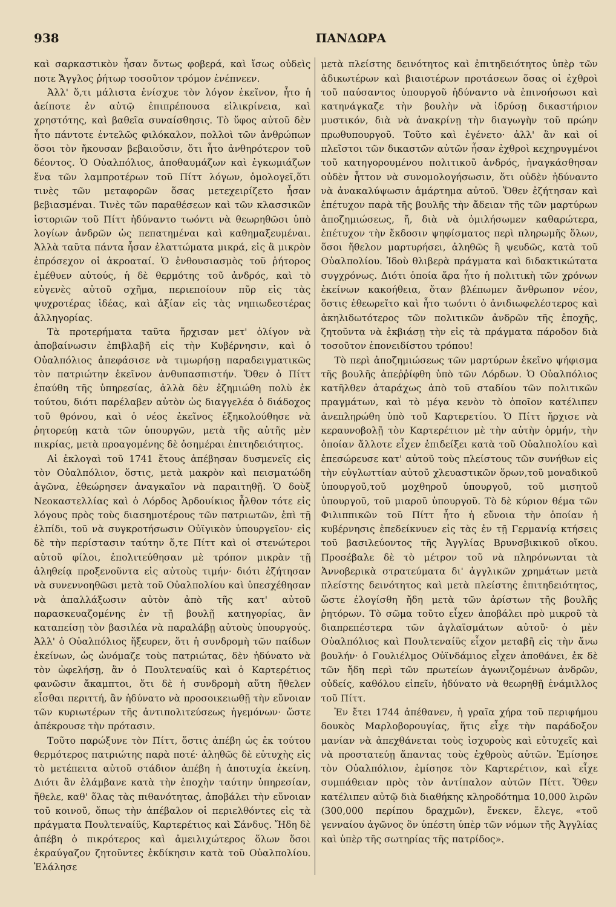938 ΠΑΝΔΩΡΑ
καὶ σαρκαστικὸν ἦσαν ὄντως φοβερά, καὶ ἴσως οὐδεὶς ποτε Ἄγγλος ῥήτωρ τοσοῦτον τρόμον ἐνέπνεεν.
Ἀλλ' ὅ,τι μάλιστα ἐνίσχυε τὸν λόγον ἐκεῖνον, ἦτο ἡ ἀείποτε ἐν αὐτῷ ἐπιπρέπουσα εἰλικρίνεια, καὶ χρηστότης, καὶ βαθεῖα συναίσθησις. Τὸ ὕφος αὐτοῦ δὲν ἦτο πάντοτε ἐντελῶς φιλόκαλον, πολλοὶ τῶν ἀνθρώπων ὅσοι τὸν ἤκουσαν βεβαιοῦσιν, ὅτι ἦτο ἀνθηρότερον τοῦ δέοντος. Ὁ Οὐαλπόλιος, ἀποθαυμάζων καὶ ἐγκωμιάζων ἕνα τῶν λαμπροτέρων τοῦ Πίττ λόγων, ὁμολογεῖ,ὅτι τινὲς τῶν μεταφορῶν ὅσας μετεχειρίζετο ἦσαν βεβιασμέναι. Τινὲς τῶν παραθέσεων καὶ τῶν κλασσικῶν ἱστοριῶν τοῦ Πίττ ἠδύναντο τωόντι νὰ θεωρηθῶσι ὑπὸ λογίων ἀνδρῶν ὡς πεπατημέναι καὶ καθημαξευμέναι. Ἀλλὰ ταῦτα πάντα ἦσαν ἐλαττώματα μικρά, εἰς ἃ μικρὸν ἐπρόσεχον οἱ ἀκροαταί. Ὁ ἐνθουσιασμὸς τοῦ ῥήτορος ἐμέθυεν αὐτούς, ἡ δὲ θερμότης τοῦ ἀνδρός, καὶ τὸ εὐγενὲς αὐτοῦ σχῆμα, περιεποίουν πῦρ εἰς τὰς ψυχροτέρας ἰδέας, καὶ ἀξίαν εἰς τὰς νηπιωδεστέρας ἀλληγορίας.
Τὰ προτερήματα ταῦτα ἤρχισαν μετ' ὀλίγον νὰ ἀποβαίνωσιν ἐπιβλαβῆ εἰς τὴν Κυβέρνησιν, καὶ ὁ Οὐαλπόλιος ἀπεφάσισε νὰ τιμωρήσῃ παραδειγματικῶς τὸν πατριώτην ἐκεῖνον ἀνθυπασπιστήν. Ὅθεν ὁ Πίττ ἐπαύθη τῆς ὑπηρεσίας, ἀλλὰ δὲν ἐζημιώθη πολὺ ἐκ τούτου, διότι παρέλαβεν αὐτὸν ὡς διαγγελέα ὁ διάδοχος τοῦ θρόνου, καὶ ὁ νέος ἐκεῖνος ἐξηκολούθησε νὰ ῥητορεύῃ κατὰ τῶν ὑπουργῶν, μετὰ τῆς αὐτῆς μὲν πικρίας, μετὰ προαγομένης δὲ ὁσημέραι ἐπιτηδειότητος.
Αἱ ἐκλογαὶ τοῦ 1741 ἔτους ἀπέβησαν δυσμενεῖς εἰς τὸν Οὐαλπόλιον, ὅστις, μετὰ μακρὸν καὶ πεισματώδη ἀγῶνα, ἐθεώρησεν ἀναγκαῖον νὰ παραιτηθῇ. Ὁ δοὺξ Νεοκαστελλίας καὶ ὁ Λόρδος Ἀρδουίκιος ἦλθον τότε εἰς λόγους πρὸς τοὺς διασημοτέρους τῶν πατριωτῶν, ἐπὶ τῇ ἐλπίδι, τοῦ νὰ συγκροτήσωσιν Οὐϊγικὸν ὑπουργεῖον· εἰς δὲ τὴν περίστασιν ταύτην ὅ,τε Πίττ καὶ οἱ στενώτεροι αὐτοῦ φίλοι, ἐπολιτεύθησαν μὲ τρόπον μικρὰν τῇ ἀληθείᾳ προξενοῦντα εἰς αὐτοὺς τιμήν· διότι ἐζήτησαν νὰ συνεννοηθῶσι μετὰ τοῦ Οὐαλπολίου καὶ ὑπεσχέθησαν νὰ ἀπαλλάξωσιν αὐτὸν ἀπὸ τῆς κατ' αὐτοῦ παρασκευαζομένης ἐν τῇ βουλῇ κατηγορίας, ἂν καταπείσῃ τὸν βασιλέα νὰ παραλάβῃ αὐτοὺς ὑπουργούς. Ἀλλ' ὁ Οὐαλπόλιος ἤξευρεν, ὅτι ἡ συνδρομὴ τῶν παίδων ἐκείνων, ὡς ὠνόμαζε τοὺς πατριώτας, δὲν ἠδύνατο νὰ τὸν ὠφελήσῃ, ἂν ὁ Πουλτεναίϋς καὶ ὁ Καρτερέτιος φανῶσιν ἄκαμπτοι, ὅτι δὲ ἡ συνδρομὴ αὕτη ἤθελεν εἶσθαι περιττή, ἂν ἠδύνατο νὰ προσοικειωθῇ τὴν εὔνοιαν τῶν κυριωτέρων τῆς ἀντιπολιτεύσεως ἡγεμόνων· ὥστε ἀπέκρουσε τὴν πρότασιν.
Τοῦτο παρώξυνε τὸν Πίττ, ὅστις ἀπέβη ὡς ἐκ τούτου θερμότερος πατριώτης παρὰ ποτέ· ἀληθῶς δὲ εὐτυχὴς εἰς τὸ μετέπειτα αὐτοῦ στάδιον ἀπέβη ἡ ἀποτυχία ἐκείνη. Διότι ἂν ἐλάμβανε κατὰ τὴν ἐποχὴν ταύτην ὑπηρεσίαν, ἤθελε, καθ' ὅλας τὰς πιθανότητας, ἀποβάλει τὴν εὔνοιαν τοῦ κοινοῦ, ὅπως τὴν ἀπέβαλον οἱ περιελθόντες εἰς τὰ πράγματα Πουλτεναίϋς, Καρτερέτιος καὶ Σάνδυς. Ἤδη δὲ ἀπέβη ὁ πικρότερος καὶ ἀμειλιχώτερος ὅλων ὅσοι ἐκραύγαζον ζητοῦντες ἐκδίκησιν κατὰ τοῦ Οὐαλπολίου. Ἐλάλησε
μετὰ πλείστης δεινότητος καὶ ἐπιτηδειότητος ὑπὲρ τῶν ἀδικωτέρων καὶ βιαιοτέρων προτάσεων ὅσας οἱ ἐχθροὶ τοῦ παύσαντος ὑπουργοῦ ἠδύναντο νὰ ἐπινοήσωσι καὶ κατηνάγκαζε τὴν βουλὴν νὰ ἱδρύσῃ δικαστήριον μυστικόν, διὰ νὰ ἀνακρίνῃ τὴν διαγωγὴν τοῦ πρώην πρωθυπουργοῦ. Τοῦτο καὶ ἐγένετο· ἀλλ' ἂν καὶ οἱ πλεῖστοι τῶν δικαστῶν αὐτῶν ἦσαν ἐχθροὶ κεχηρυγμένοι τοῦ κατηγορουμένου πολιτικοῦ ἀνδρός, ἠναγκάσθησαν οὐδὲν ἧττον νὰ συνομολογήσωσιν, ὅτι οὐδὲν ἠδύναντο νὰ ἀνακαλύψωσιν ἁμάρτημα αὐτοῦ. Ὅθεν ἐζήτησαν καὶ ἐπέτυχον παρὰ τῆς βουλῆς τὴν ἄδειαν τῆς τῶν μαρτύρων ἀποζημιώσεως, ἤ, διὰ νὰ ὁμιλήσωμεν καθαρώτερα, ἐπέτυχον τὴν ἔκδοσιν ψηφίσματος περὶ πληρωμῆς ὅλων, ὅσοι ἤθελον μαρτυρήσει, ἀληθῶς ἢ ψευδῶς, κατὰ τοῦ Οὐαλπολίου. Ἰδοὺ θλιβερὰ πράγματα καὶ διδακτικώτατα συγχρόνως. Διότι ὁποία ἄρα ἦτο ἡ πολιτικὴ τῶν χρόνων ἐκείνων κακοήθεια, ὅταν βλέπωμεν ἄνθρωπον νέον, ὅστις ἐθεωρεῖτο καὶ ἦτο τωόντι ὁ ἀνιδιωφελέστερος καὶ ἀκηλιδωτότερος τῶν πολιτικῶν ἀνδρῶν τῆς ἐποχῆς, ζητοῦντα νὰ ἐκβιάσῃ τὴν εἰς τὰ πράγματα πάροδον διὰ τοσοῦτον ἐπονειδίστου τρόπου!
Τὸ περὶ ἀποζημιώσεως τῶν μαρτύρων ἐκεῖνο ψήφισμα τῆς βουλῆς ἀπεῤῥίφθη ὑπὸ τῶν Λόρδων. Ὁ Οὐαλπόλιος κατῆλθεν ἀταράχως ἀπὸ τοῦ σταδίου τῶν πολιτικῶν πραγμάτων, καὶ τὸ μέγα κενὸν τὸ ὁποῖον κατέλιπεν ἀνεπληρώθη ὑπὸ τοῦ Καρτερετίου. Ὁ Πίττ ἤρχισε νὰ κεραυνοβολῇ τὸν Καρτερέτιον μὲ τὴν αὐτὴν ὁρμήν, τὴν ὁποίαν ἄλλοτε εἶχεν ἐπιδείξει κατὰ τοῦ Οὐαλπολίου καὶ ἐπεσώρευσε κατ' αὐτοῦ τοὺς πλείστους τῶν συνήθων εἰς τὴν εὐγλωττίαν αὐτοῦ χλευαστικῶν ὅρων,τοῦ μοναδικοῦ ὑπουργοῦ,τοῦ μοχθηροῦ ὑπουργοῦ, τοῦ μισητοῦ ὑπουργοῦ, τοῦ μιαροῦ ὑπουργοῦ. Τὸ δὲ κύριον θέμα τῶν Φιλιππικῶν τοῦ Πίττ ἦτο ἡ εὔνοια τὴν ὁποίαν ἡ κυβέρνησις ἐπεδείκνυεν εἰς τὰς ἐν τῇ Γερμανίᾳ κτήσεις τοῦ βασιλεύοντος τῆς Ἀγγλίας Βρυνσβικικοῦ οἴκου. Προσέβαλε δὲ τὸ μέτρον τοῦ νὰ πληρόνωνται τὰ Ἀννοβερικὰ στρατεύματα δι' ἀγγλικῶν χρημάτων μετὰ πλείστης δεινότητος καὶ μετὰ πλείστης ἐπιτηδειότητος, ὥστε ἐλογίσθη ἤδη μετὰ τῶν ἀρίστων τῆς βουλῆς ῥητόρων. Τὸ σῶμα τοῦτο εἶχεν ἀποβάλει πρὸ μικροῦ τὰ διαπρεπέστερα τῶν ἀγλαϊσμάτων αὐτοῦ· ὁ μὲν Οὐαλπόλιος καὶ Πουλτεναίϋς εἶχον μεταβῆ εἰς τὴν ἄνω βουλήν· ὁ Γουλιέλμος Οὐϊνδάμιος εἶχεν ἀποθάνει, ἐκ δὲ τῶν ἤδη περὶ τῶν πρωτείων ἀγωνιζομένων ἀνδρῶν, οὐδείς, καθόλου εἰπεῖν, ἠδύνατο νὰ θεωρηθῇ ἐνάμιλλος τοῦ Πίττ.
Ἐν ἔτει 1744 ἀπέθανεν, ἡ γραῖα χήρα τοῦ περιφήμου δουκὸς Μαρλοβορουγίας, ἥτις εἶχε τὴν παράδοξον μανίαν νὰ ἀπεχθάνεται τοὺς ἰσχυροὺς καὶ εὐτυχεῖς καὶ νὰ προστατεύῃ ἅπαντας τοὺς ἐχθροὺς αὐτῶν. Ἐμίσησε τὸν Οὐαλπόλιον, ἐμίσησε τὸν Καρτερέτιον, καὶ εἶχε συμπάθειαν πρὸς τὸν ἀντίπαλον αὐτῶν Πίττ. Ὅθεν κατέλιπεν αὐτῷ διὰ διαθήκης κληροδότημα 10,000 λιρῶν (300,000 περίπου δραχμῶν), ἕνεκεν, ἔλεγε, «τοῦ γενναίου ἀγῶνος ὃν ὑπέστη ὑπὲρ τῶν νόμων τῆς Ἀγγλίας καὶ ὑπὲρ τῆς σωτηρίας τῆς πατρίδος».